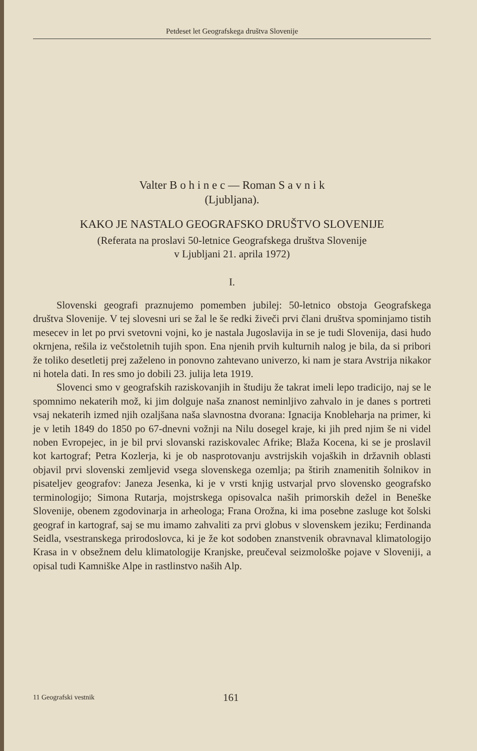Petdeset let Geografskega društva Slovenije
Valter B o h i n e c — Roman S a v n i k
(Ljubljana).
KAKO JE NASTALO GEOGRAFSKO DRUŠTVO SLOVENIJE
(Referata na proslavi 50-letnice Geografskega društva Slovenije
v Ljubljani 21. aprila 1972)
I.
Slovenski geografi praznujemo pomemben jubilej: 50-letnico obstoja Geografskega društva Slovenije. V tej slovesni uri se žal le še redki živeči prvi člani društva spominjamo tistih mesecev in let po prvi svetovni vojni, ko je nastala Jugoslavija in se je tudi Slovenija, dasi hudo okrnjena, rešila iz večstoletnih tujih spon. Ena njenih prvih kulturnih nalog je bila, da si pribori že toliko desetletij prej zaželeno in ponovno zahtevano univerzo, ki nam je stara Avstrija nikakor ni hotela dati. In res smo jo dobili 23. julija leta 1919.
Slovenci smo v geografskih raziskovanjih in študiju že takrat imeli lepo tradicijo, naj se le spomnimo nekaterih mož, ki jim dolguje naša znanost neminljivo zahvalo in je danes s portreti vsaj nekaterih izmed njih ozaljšana naša slavnostna dvorana: Ignacija Knobleharja na primer, ki je v letih 1849 do 1850 po 67-dnevni vožnji na Nilu dosegel kraje, ki jih pred njim še ni videl noben Evropejec, in je bil prvi slovanski raziskovalec Afrike; Blaža Kocena, ki se je proslavil kot kartograf; Petra Kozlerja, ki je ob nasprotovanju avstrijskih vojaških in državnih oblasti objavil prvi slovenski zemljevid vsega slovenskega ozemlja; pa štirih znamenitih šolnikov in pisateljev geografov: Janeza Jesenka, ki je v vrsti knjig ustvarjal prvo slovensko geografsko terminologijo; Simona Rutarja, mojstrskega opisovalca naših primorskih dežel in Beneške Slovenije, obenem zgodovinarja in arheologa; Frana Orožna, ki ima posebne zasluge kot šolski geograf in kartograf, saj se mu imamo zahvaliti za prvi globus v slovenskem jeziku; Ferdinanda Seidla, vsestranskega prirodoslovca, ki je že kot sodoben znanstvenik obravnaval klimatologijo Krasa in v obsežnem delu klimatologije Kranjske, preučeval seizmološke pojave v Sloveniji, a opisal tudi Kamniške Alpe in rastlinstvo naših Alp.
11 Geografski vestnik 161